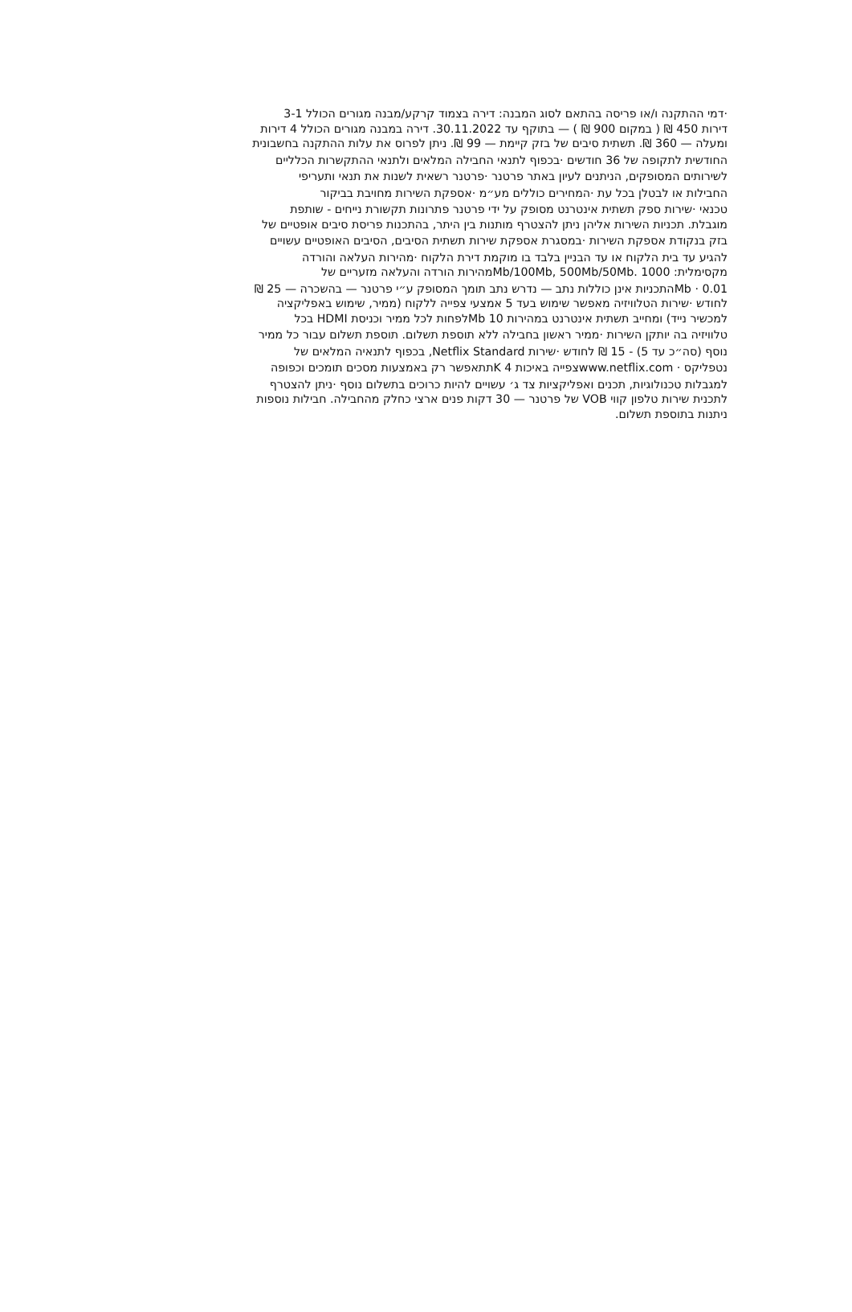·דמי ההתקנה ו/או פריסה בהתאם לסוג המבנה: דירה בצמוד קרקע/מבנה מגורים הכולל 3-1
דירות 450 ₪ ( במקום 900 ₪ ) — בתוקף עד 30.11.2022. דירה במבנה מגורים הכולל 4 דירות
ומעלה — 360 ₪. תשתית סיבים של בזק קיימת — 99 ₪. ניתן לפרוס את עלות ההתקנה בחשבונית
החודשית לתקופה של 36 חודשים ·בכפוף לתנאי החבילה המלאים ולתנאי ההתקשרות הכלליים
לשירותים המסופקים, הניתנים לעיון באתר פרטנר ·פרטנר רשאית לשנות את תנאי ותעריפי
החבילות או לבטלן בכל עת ·המחירים כוללים מע״מ ·אספקת השירות מחויבת בביקור
טכנאי ·שירות ספק תשתית אינטרנט מסופק על ידי פרטנר פתרונות תקשורת נייחים - שותפת
מוגבלת. תכניות השירות אליהן ניתן להצטרף מותנות בין היתר, בהתכנות פריסת סיבים אופטיים של
בזק בנקודת אספקת השירות ·במסגרת אספקת שירות תשתית הסיבים, הסיבים האופטיים עשויים
להגיע עד בית הלקוח או עד הבניין בלבד בו מוקמת דירת הלקוח ·מהירות העלאה והורדה
מקסימלית: 1000 .Mb/100Mb, 500Mb/50Mbמהירות הורדה והעלאה מזעריים של
Mb · 0.01התכניות אינן כוללות נתב — נדרש נתב תומך המסופק ע״י פרטנר — בהשכרה — 25 ₪
לחודש ·שירות הטלוויזיה מאפשר שימוש בעד 5 אמצעי צפייה ללקוח (ממיר, שימוש באפליקציה
למכשיר נייד) ומחייב תשתית אינטרנט במהירות Mb 10לפחות לכל ממיר וכניסת HDMI בכל
טלוויזיה בה יותקן השירות ·ממיר ראשון בחבילה ללא תוספת תשלום. תוספת תשלום עבור כל ממיר
נוסף (סה״כ עד 5) - 15 ₪ לחודש ·שירות Netflix Standard, בכפוף לתנאיה המלאים של
נטפליקס · www.netflix.comצפייה באיכות K 4תתאפשר רק באמצעות מסכים תומכים וכפופה
למגבלות טכנולוגיות, תכנים ואפליקציות צד ג׳ עשויים להיות כרוכים בתשלום נוסף ·ניתן להצטרף
לתכנית שירות טלפון קווי VOB של פרטנר — 30 דקות פנים ארצי כחלק מהחבילה. חבילות נוספות
ניתנות בתוספת תשלום.